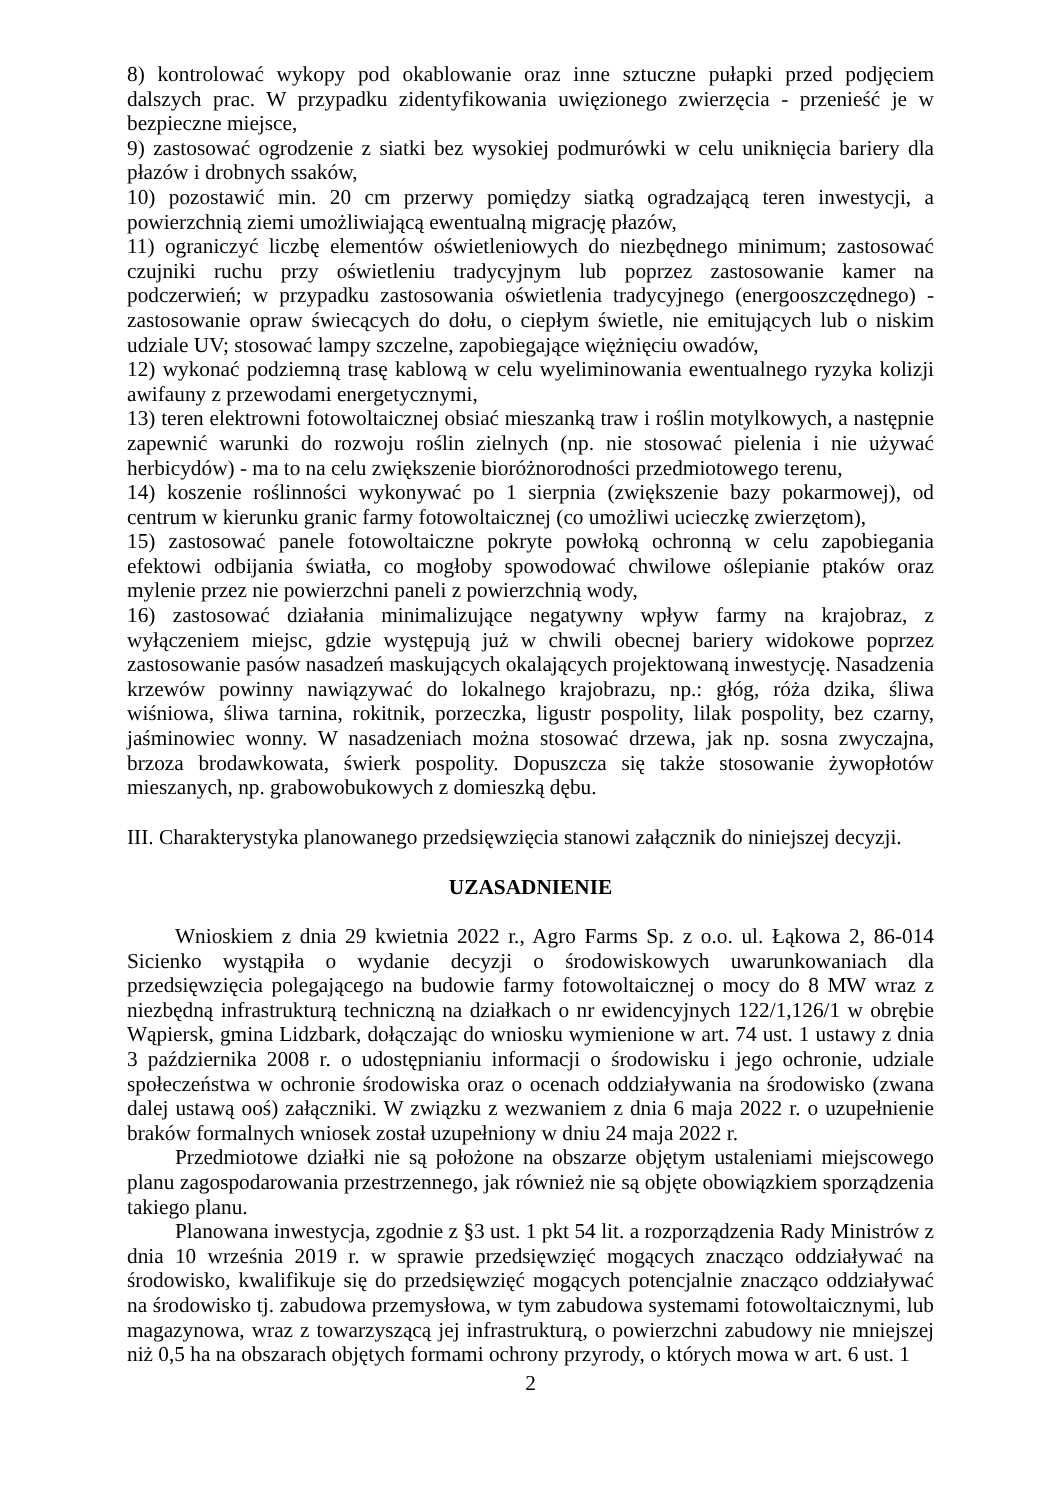8) kontrolować wykopy pod okablowanie oraz inne sztuczne pułapki przed podjęciem dalszych prac. W przypadku zidentyfikowania uwięzionego zwierzęcia - przenieść je w bezpieczne miejsce,
9) zastosować ogrodzenie z siatki bez wysokiej podmurówki w celu uniknięcia bariery dla płazów i drobnych ssaków,
10) pozostawić min. 20 cm przerwy pomiędzy siatką ogradzającą teren inwestycji, a powierzchnią ziemi umożliwiającą ewentualną migrację płazów,
11) ograniczyć liczbę elementów oświetleniowych do niezbędnego minimum; zastosować czujniki ruchu przy oświetleniu tradycyjnym lub poprzez zastosowanie kamer na podczerwień; w przypadku zastosowania oświetlenia tradycyjnego (energooszczędnego) - zastosowanie opraw świecących do dołu, o ciepłym świetle, nie emitujących lub o niskim udziale UV; stosować lampy szczelne, zapobiegające więżnięciu owadów,
12) wykonać podziemną trasę kablową w celu wyeliminowania ewentualnego ryzyka kolizji awifauny z przewodami energetycznymi,
13) teren elektrowni fotowoltaicznej obsiać mieszanką traw i roślin motylkowych, a następnie zapewnić warunki do rozwoju roślin zielnych (np. nie stosować pielenia i nie używać herbicydów) - ma to na celu zwiększenie bioróżnorodności przedmiotowego terenu,
14) koszenie roślinności wykonywać po 1 sierpnia (zwiększenie bazy pokarmowej), od centrum w kierunku granic farmy fotowoltaicznej (co umożliwi ucieczkę zwierzętom),
15) zastosować panele fotowoltaiczne pokryte powłoką ochronną w celu zapobiegania efektowi odbijania światła, co mogłoby spowodować chwilowe oślepianie ptaków oraz mylenie przez nie powierzchni paneli z powierzchnią wody,
16) zastosować działania minimalizujące negatywny wpływ farmy na krajobraz, z wyłączeniem miejsc, gdzie występują już w chwili obecnej bariery widokowe poprzez zastosowanie pasów nasadzeń maskujących okalających projektowaną inwestycję. Nasadzenia krzewów powinny nawiązywać do lokalnego krajobrazu, np.: głóg, róża dzika, śliwa wiśniowa, śliwa tarnina, rokitnik, porzeczka, ligustr pospolity, lilak pospolity, bez czarny, jaśminowiec wonny. W nasadzeniach można stosować drzewa, jak np. sosna zwyczajna, brzoza brodawkowata, świerk pospolity. Dopuszcza się także stosowanie żywopłotów mieszanych, np. grabowobukowych z domieszką dębu.
III. Charakterystyka planowanego przedsięwzięcia stanowi załącznik do niniejszej decyzji.
UZASADNIENIE
Wnioskiem z dnia 29 kwietnia 2022 r., Agro Farms Sp. z o.o. ul. Łąkowa 2, 86-014 Sicienko wystąpiła o wydanie decyzji o środowiskowych uwarunkowaniach dla przedsięwzięcia polegającego na budowie farmy fotowoltaicznej o mocy do 8 MW wraz z niezbędną infrastrukturą techniczną na działkach o nr ewidencyjnych 122/1,126/1 w obrębie Wąpiersk, gmina Lidzbark, dołączając do wniosku wymienione w art. 74 ust. 1 ustawy z dnia 3 października 2008 r. o udostępnianiu informacji o środowisku i jego ochronie, udziale społeczeństwa w ochronie środowiska oraz o ocenach oddziaływania na środowisko (zwana dalej ustawą ooś) załączniki. W związku z wezwaniem z dnia 6 maja 2022 r. o uzupełnienie braków formalnych wniosek został uzupełniony w dniu 24 maja 2022 r.
Przedmiotowe działki nie są położone na obszarze objętym ustaleniami miejscowego planu zagospodarowania przestrzennego, jak również nie są objęte obowiązkiem sporządzenia takiego planu.
Planowana inwestycja, zgodnie z §3 ust. 1 pkt 54 lit. a rozporządzenia Rady Ministrów z dnia 10 września 2019 r. w sprawie przedsięwzięć mogących znacząco oddziaływać na środowisko, kwalifikuje się do przedsięwzięć mogących potencjalnie znacząco oddziaływać na środowisko tj. zabudowa przemysłowa, w tym zabudowa systemami fotowoltaicznymi, lub magazynowa, wraz z towarzyszącą jej infrastrukturą, o powierzchni zabudowy nie mniejszej niż 0,5 ha na obszarach objętych formami ochrony przyrody, o których mowa w art. 6 ust. 1
2